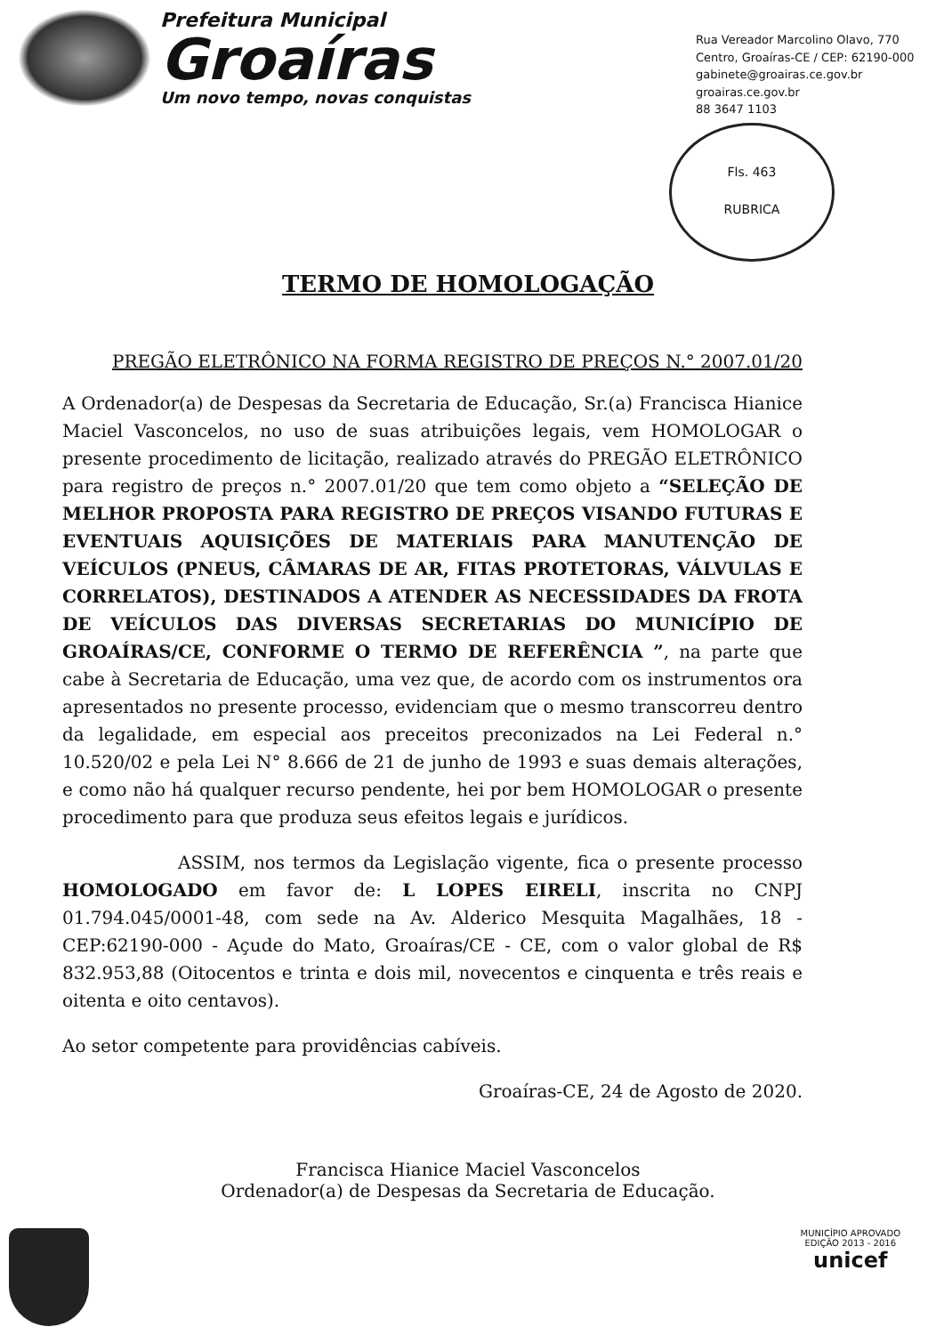Prefeitura Municipal
Groaíras
Um novo tempo, novas conquistas
Rua Vereador Marcolino Olavo, 770
Centro, Groaíras-CE / CEP: 62190-000
gabinete@groairas.ce.gov.br
groairas.ce.gov.br
88 3647 1103
Fls. 463
RUBRICA
TERMO DE HOMOLOGAÇÃO
PREGÃO ELETRÔNICO NA FORMA REGISTRO DE PREÇOS N.° 2007.01/20
A Ordenador(a) de Despesas da Secretaria de Educação, Sr.(a) Francisca Hianice Maciel Vasconcelos, no uso de suas atribuições legais, vem HOMOLOGAR o presente procedimento de licitação, realizado através do PREGÃO ELETRÔNICO para registro de preços n.° 2007.01/20 que tem como objeto a “SELEÇÃO DE MELHOR PROPOSTA PARA REGISTRO DE PREÇOS VISANDO FUTURAS E EVENTUAIS AQUISIÇÕES DE MATERIAIS PARA MANUTENÇÃO DE VEÍCULOS (PNEUS, CÂMARAS DE AR, FITAS PROTETORAS, VÁLVULAS E CORRELATOS), DESTINADOS A ATENDER AS NECESSIDADES DA FROTA DE VEÍCULOS DAS DIVERSAS SECRETARIAS DO MUNICÍPIO DE GROAÍRAS/CE, CONFORME O TERMO DE REFERÊNCIA ”, na parte que cabe à Secretaria de Educação, uma vez que, de acordo com os instrumentos ora apresentados no presente processo, evidenciam que o mesmo transcorreu dentro da legalidade, em especial aos preceitos preconizados na Lei Federal n.° 10.520/02 e pela Lei N° 8.666 de 21 de junho de 1993 e suas demais alterações, e como não há qualquer recurso pendente, hei por bem HOMOLOGAR o presente procedimento para que produza seus efeitos legais e jurídicos.
ASSIM, nos termos da Legislação vigente, fica o presente processo HOMOLOGADO em favor de: L LOPES EIRELI, inscrita no CNPJ 01.794.045/0001-48, com sede na Av. Alderico Mesquita Magalhães, 18 - CEP:62190-000 - Açude do Mato, Groaíras/CE - CE, com o valor global de R$ 832.953,88 (Oitocentos e trinta e dois mil, novecentos e cinquenta e três reais e oitenta e oito centavos).
Ao setor competente para providências cabíveis.
Groaíras-CE, 24 de Agosto de 2020.
Francisca Hianice Maciel Vasconcelos
Ordenador(a) de Despesas da Secretaria de Educação.
MUNICÍPIO APROVADO
EDIÇÃO 2013 - 2016
unicef